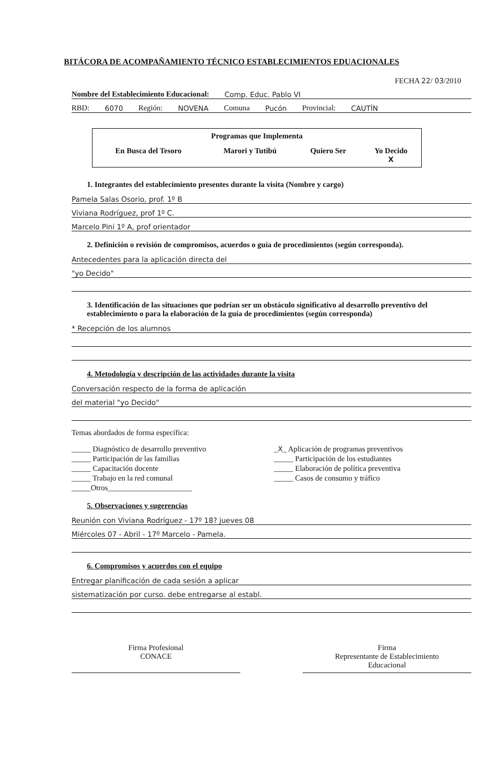BITÁCORA DE ACOMPAÑAMIENTO TÉCNICO ESTABLECIMIENTOS EDUACIONALES
FECHA 22/ 03/2010
Nombre del Establecimiento Educacional: Comp. Educ. Pablo VI
RBD: 6070 Región: NOVENA Comuna Pucón Provincial: CAUTÍN
| Programas que Implementa | | | |
| --- | --- | --- | --- |
| En Busca del Tesoro | Marori y Tutibú | Quiero Ser | Yo Decido X |
1. Integrantes del establecimiento presentes durante la visita (Nombre y cargo)
Pamela Salas Osorio, prof. 1º B
Viviana Rodríguez, prof 1º C.
Marcelo Pini 1º A, prof orientador
2. Definición o revisión de compromisos, acuerdos o guía de procedimientos (según corresponda).
Antecedentes para la aplicación directa del
"yo Decido"
3. Identificación de las situaciones que podrían ser un obstáculo significativo al desarrollo preventivo del establecimiento o para la elaboración de la guía de procedimientos (según corresponda)
* Recepción de los alumnos
4. Metodología y descripción de las actividades durante la visita
Conversación respecto de la forma de aplicación
del material "yo Decido"
Temas abordados de forma específica:
_____ Diagnóstico de desarrollo preventivo
_X_ Aplicación de programas preventivos
_____ Participación de las familias
_____ Participación de los estudiantes
_____ Capacitación docente
_____ Elaboración de política preventiva
_____ Trabajo en la red comunal
_____ Casos de consumo y tráfico
_____Otros______________________
5. Observaciones y sugerencias
Reunión con Viviana Rodríguez - 17º 18? jueves 08
Miércoles 07 - Abril - 17º Marcelo - Pamela.
6. Compromisos y acuerdos con el equipo
Entregar planificación de cada sesión a aplicar
sistematización por curso. debe entregarse al establ.
Firma Profesional
CONACE
Firma
Representante de Establecimiento
Educacional